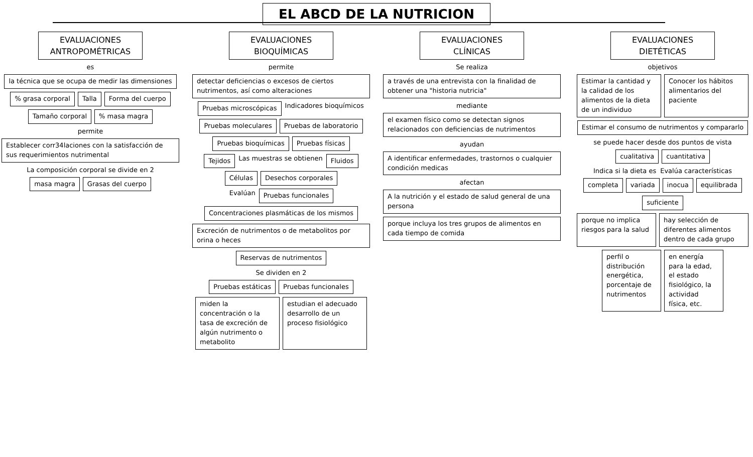EL ABCD DE LA NUTRICION
EVALUACIONES ANTROPOMÉTRICAS
es
la técnica que se ocupa de medir las dimensiones
% grasa corporal
Talla
Forma del cuerpo
Tamaño corporal
% masa magra
permite
Establecer corr34laciones con la satisfacción de sus requerimientos nutrimental
La composición corporal se divide en 2
masa magra
Grasas del cuerpo
EVALUACIONES BIOQUÍMICAS
permite
detectar deficiencias o excesos de ciertos nutrimentos, así como alteraciones
Pruebas microscópicas
Indicadores bioquímicos
Pruebas moleculares
Pruebas de laboratorio
Pruebas bioquímicas
Pruebas físicas
Tejidos
Las muestras se obtienen
Fluidos
Células
Desechos corporales
Evalúan
Pruebas funcionales
Concentraciones plasmáticas de los mismos
Excreción de nutrimentos o de metabolitos por orina o heces
Reservas de nutrimentos
Se dividen en 2
Pruebas estáticas
Pruebas funcionales
miden la concentración o la tasa de excreción de algún nutrimento o metabolito
estudian el adecuado desarrollo de un proceso fisiológico
EVALUACIONES CLÍNICAS
Se realiza
a través de una entrevista con la finalidad de obtener una "historia nutricia"
mediante
el examen físico como se detectan signos relacionados con deficiencias de nutrimentos
ayudan
A identificar enfermedades, trastornos o cualquier condición medicas
afectan
A la nutrición y el estado de salud general de una persona
porque incluya los tres grupos de alimentos en cada tiempo de comida
EVALUACIONES DIETÉTICAS
objetivos
Estimar la cantidad y la calidad de los alimentos de la dieta de un individuo
Conocer los hábitos alimentarios del paciente
Estimar el consumo de nutrimentos y compararlo
se puede hacer desde dos puntos de vista
cualitativa
cuantitativa
Indica si la dieta es
Evalúa características
completa
variada
inocua
equilibrada
suficiente
porque no implica riesgos para la salud
hay selección de diferentes alimentos dentro de cada grupo
perfil o distribución energética, porcentaje de nutrimentos
en energía para la edad, el estado fisiológico, la actividad física, etc.